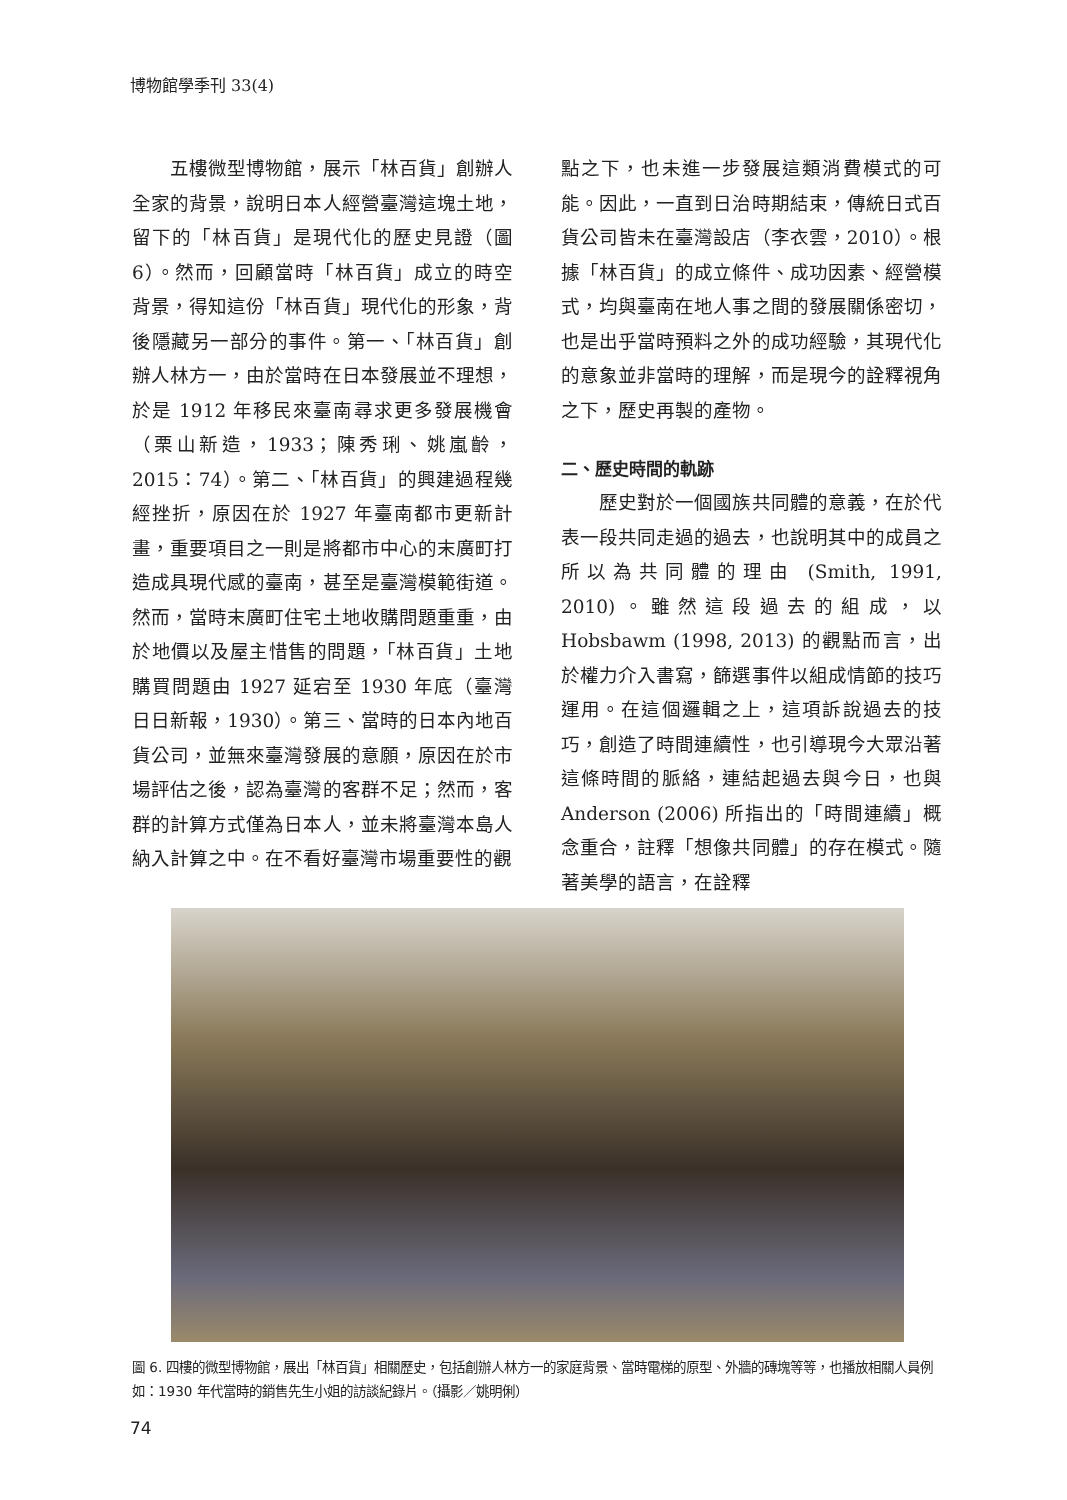博物館學季刊 33(4)
　　五樓微型博物館，展示「林百貨」創辦人全家的背景，說明日本人經營臺灣這塊土地，留下的「林百貨」是現代化的歷史見證（圖 6）。然而，回顧當時「林百貨」成立的時空背景，得知這份「林百貨」現代化的形象，背後隱藏另一部分的事件。第一、「林百貨」創辦人林方一，由於當時在日本發展並不理想，於是 1912 年移民來臺南尋求更多發展機會（栗山新造，1933；陳秀琍、姚嵐齡，2015：74）。第二、「林百貨」的興建過程幾經挫折，原因在於 1927 年臺南都市更新計畫，重要項目之一則是將都市中心的末廣町打造成具現代感的臺南，甚至是臺灣模範街道。然而，當時末廣町住宅土地收購問題重重，由於地價以及屋主惜售的問題，「林百貨」土地購買問題由 1927 延宕至 1930 年底（臺灣日日新報，1930）。第三、當時的日本內地百貨公司，並無來臺灣發展的意願，原因在於市場評估之後，認為臺灣的客群不足；然而，客群的計算方式僅為日本人，並未將臺灣本島人納入計算之中。在不看好臺灣市場重要性的觀
點之下，也未進一步發展這類消費模式的可能。因此，一直到日治時期結束，傳統日式百貨公司皆未在臺灣設店（李衣雲，2010）。根據「林百貨」的成立條件、成功因素、經營模式，均與臺南在地人事之間的發展關係密切，也是出乎當時預料之外的成功經驗，其現代化的意象並非當時的理解，而是現今的詮釋視角之下，歷史再製的產物。
二、歷史時間的軌跡
　　歷史對於一個國族共同體的意義，在於代表一段共同走過的過去，也說明其中的成員之所以為共同體的理由 (Smith, 1991, 2010)。雖然這段過去的組成，以 Hobsbawm (1998, 2013) 的觀點而言，出於權力介入書寫，篩選事件以組成情節的技巧運用。在這個邏輯之上，這項訴說過去的技巧，創造了時間連續性，也引導現今大眾沿著這條時間的脈絡，連結起過去與今日，也與 Anderson (2006) 所指出的「時間連續」概念重合，註釋「想像共同體」的存在模式。隨著美學的語言，在詮釋
圖 6. 四樓的微型博物館，展出「林百貨」相關歷史，包括創辦人林方一的家庭背景、當時電梯的原型、外牆的磚塊等等，也播放相關人員例如：1930 年代當時的銷售先生小姐的訪談紀錄片。（攝影／姚明俐）
74